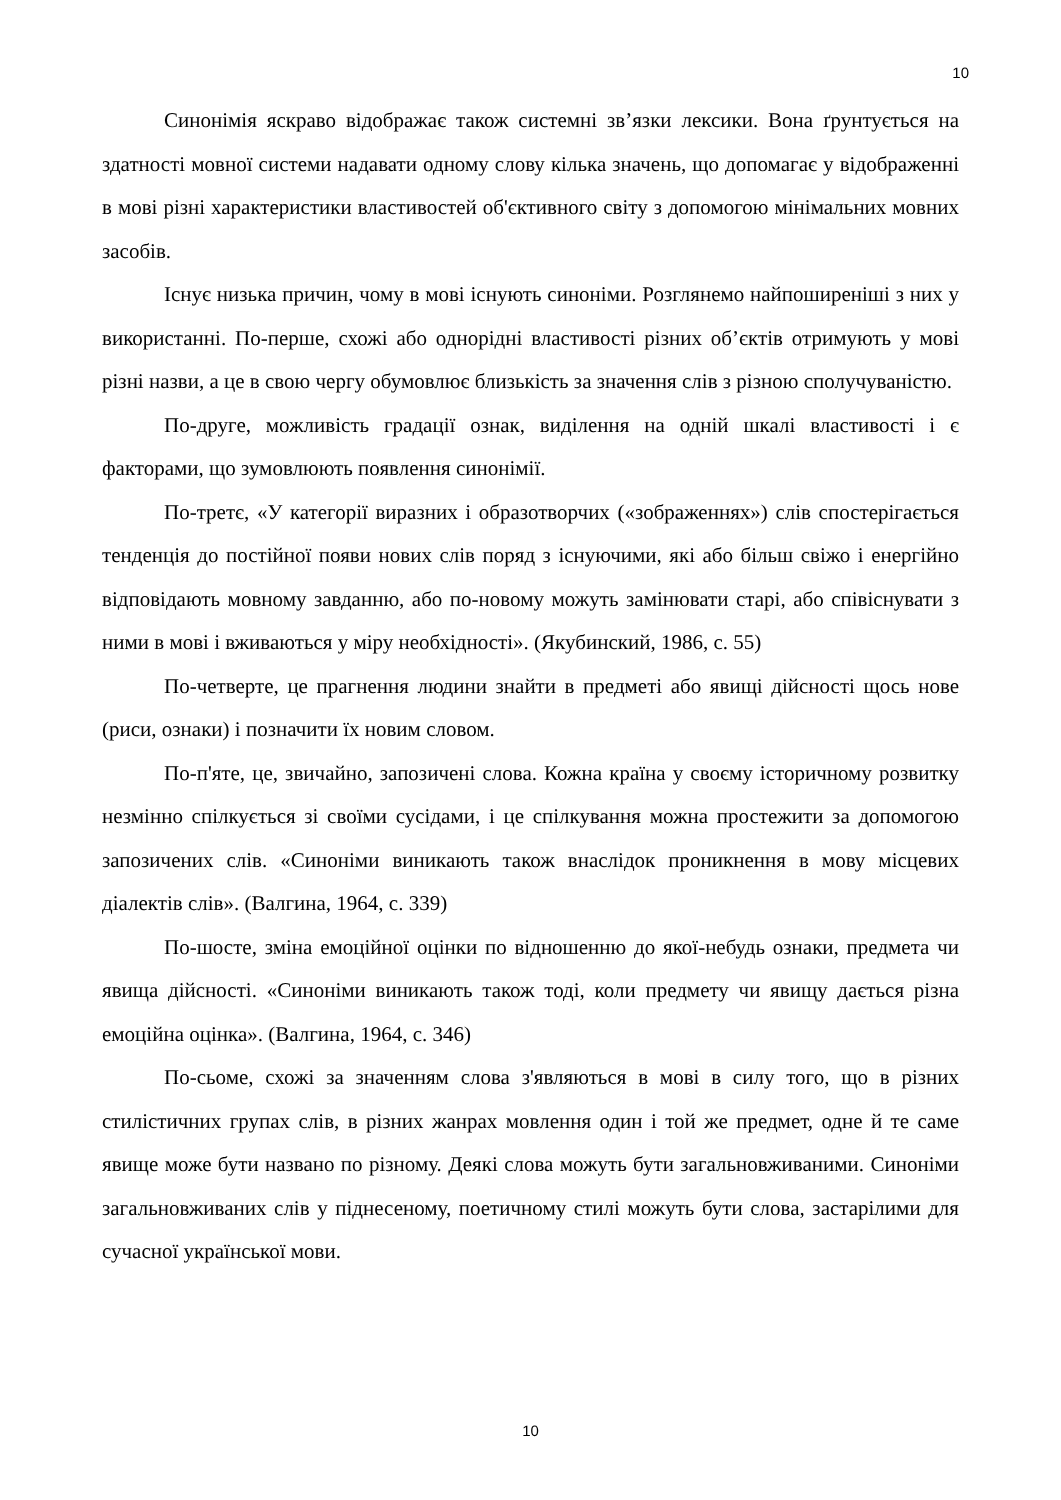10
Синонімія яскраво відображає також системні зв’язки лексики. Вона ґрунтується на здатності мовної системи надавати одному слову кілька значень, що допомагає у відображенні в мові різні характеристики властивостей об'єктивного світу з допомогою мінімальних мовних засобів.
Існує низька причин, чому в мові існують синоніми. Розглянемо найпоширеніші з них у використанні. По-перше, схожі або однорідні властивості різних об’єктів отримують у мові різні назви, а це в свою чергу обумовлює близькість за значення слів з різною сполучуваністю.
По-друге, можливість градації ознак, виділення на одній шкалі властивості і є факторами, що зумовлюють появлення синонімії.
По-третє, «У категорії виразних і образотворчих («зображеннях») слів спостерігається тенденція до постійної появи нових слів поряд з існуючими, які або більш свіжо і енергійно відповідають мовному завданню, або по-новому можуть замінювати старі, або співіснувати з ними в мові і вживаються у міру необхідності». (Якубинский, 1986, с. 55)
По-четверте, це прагнення людини знайти в предметі або явищі дійсності щось нове (риси, ознаки) і позначити їх новим словом.
По-п'яте, це, звичайно, запозичені слова. Кожна країна у своєму історичному розвитку незмінно спілкується зі своїми сусідами, і це спілкування можна простежити за допомогою запозичених слів. «Синоніми виникають також внаслідок проникнення в мову місцевих діалектів слів». (Валгина, 1964, с. 339)
По-шосте, зміна емоційної оцінки по відношенню до якої-небудь ознаки, предмета чи явища дійсності. «Синоніми виникають також тоді, коли предмету чи явищу дається різна емоційна оцінка». (Валгина, 1964, с. 346)
По-сьоме, схожі за значенням слова з'являються в мові в силу того, що в різних стилістичних групах слів, в різних жанрах мовлення один і той же предмет, одне й те саме явище може бути названо по різному. Деякі слова можуть бути загальновживаними. Синоніми загальновживаних слів у піднесеному, поетичному стилі можуть бути слова, застарілими для сучасної української мови.
10